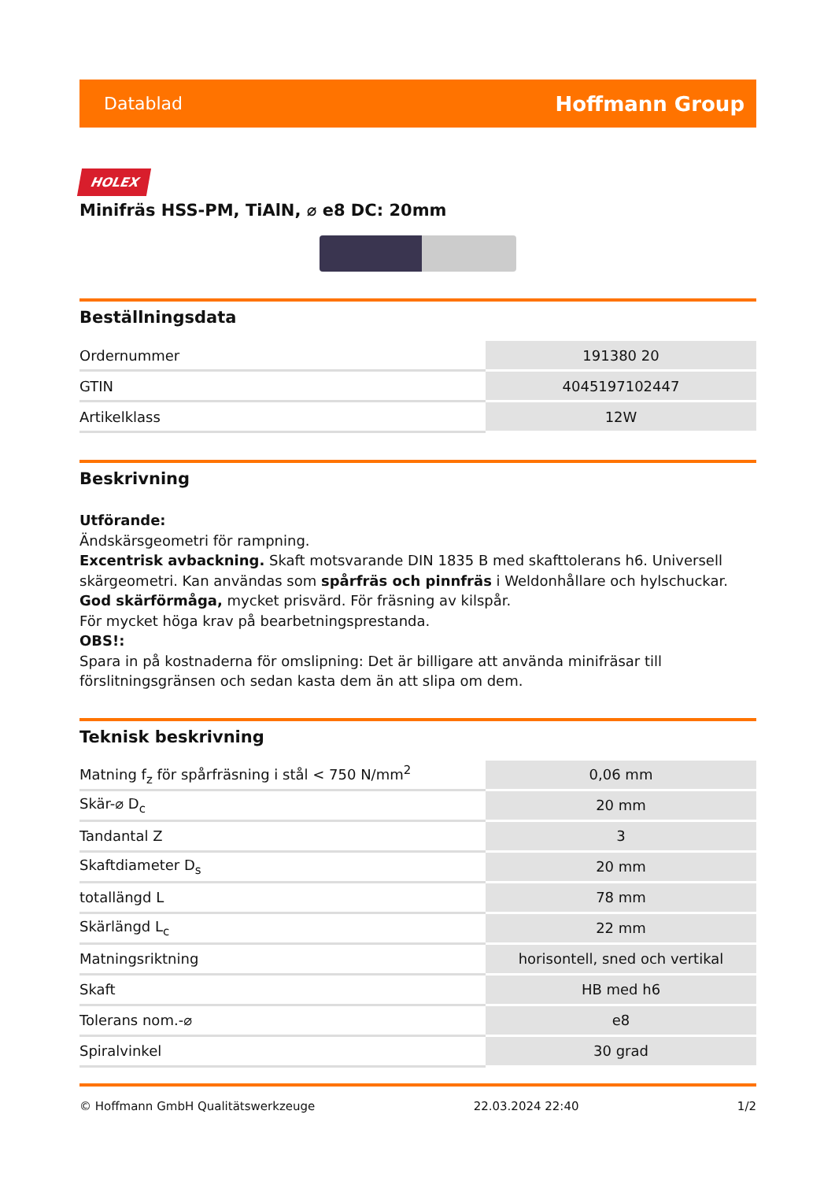Datablad Hoffmann Group
HOLEX
Minifräs HSS-PM, TiAlN, ⌀ e8 DC: 20mm
Beställningsdata
| Ordernummer | 191380 20 |
| GTIN | 4045197102447 |
| Artikelklass | 12W |
Beskrivning
Utförande:
Ändskärsgeometri för rampning.
Excentrisk avbackning. Skaft motsvarande DIN 1835 B med skafttolerans h6. Universell skärgeometri. Kan användas som spårfräs och pinnfräs i Weldonhållare och hylschuckar. God skärförmåga, mycket prisvärd. För fräsning av kilspår.
För mycket höga krav på bearbetningsprestanda.
OBS!:
Spara in på kostnaderna för omslipning: Det är billigare att använda minifräsar till förslitningsgränsen och sedan kasta dem än att slipa om dem.
Teknisk beskrivning
| Matning f<sub>z</sub> för spårfräsning i stål < 750 N/mm<sup>2</sup> | 0,06 mm |
| Skär-⌀ D<sub>c</sub> | 20 mm |
| Tandantal Z | 3 |
| Skaftdiameter D<sub>s</sub> | 20 mm |
| totallängd L | 78 mm |
| Skärlängd L<sub>c</sub> | 22 mm |
| Matningsriktning | horisontell, sned och vertikal |
| Skaft | HB med h6 |
| Tolerans nom.-⌀ | e8 |
| Spiralvinkel | 30 grad |
© Hoffmann GmbH Qualitätswerkzeuge 22.03.2024 22:40 1/2